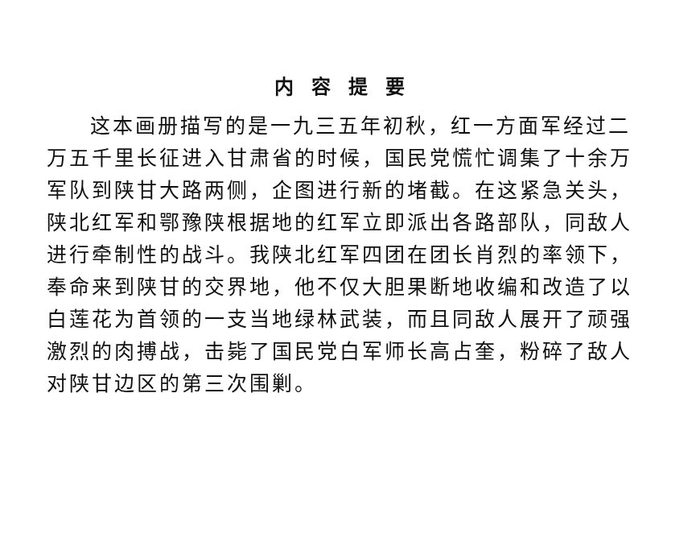内容提要
这本画册描写的是一九三五年初秋，红一方面军经过二万五千里长征进入甘肃省的时候，国民党慌忙调集了十余万军队到陕甘大路两侧，企图进行新的堵截。在这紧急关头，陕北红军和鄂豫陕根据地的红军立即派出各路部队，同敌人进行牵制性的战斗。我陕北红军四团在团长肖烈的率领下，奉命来到陕甘的交界地，他不仅大胆果断地收编和改造了以白莲花为首领的一支当地绿林武装，而且同敌人展开了顽强激烈的肉搏战，击毙了国民党白军师长高占奎，粉碎了敌人对陕甘边区的第三次围剿。